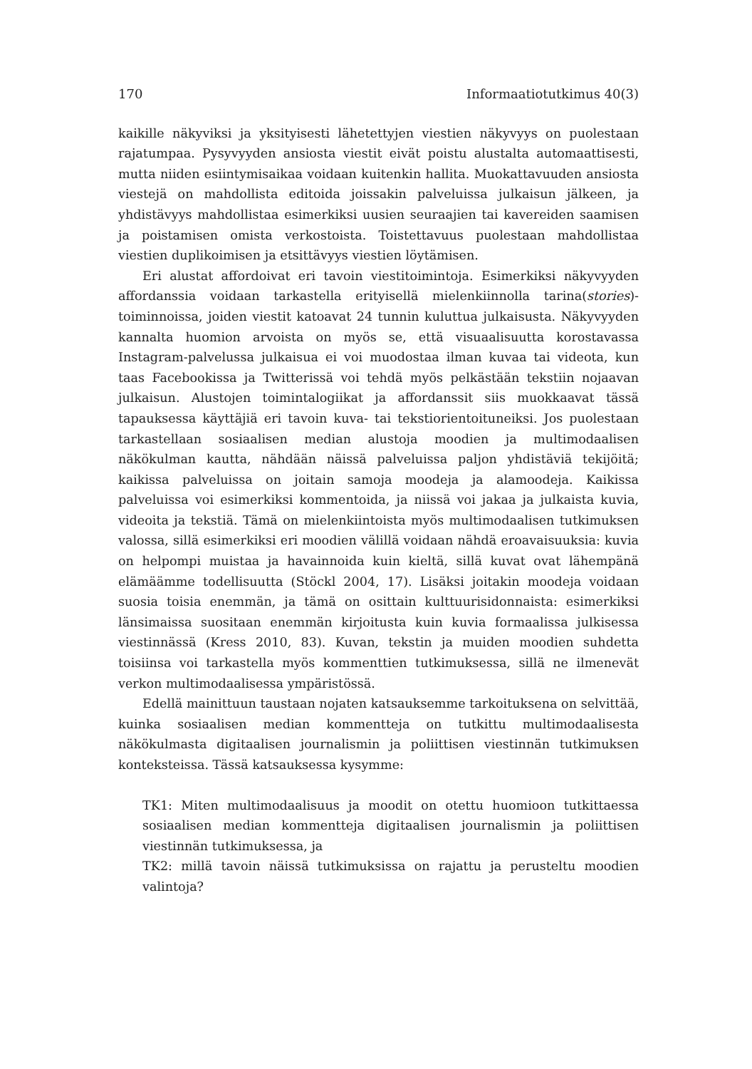170 Informaatiotutkimus 40(3)
kaikille näkyviksi ja yksityisesti lähetettyjen viestien näkyvyys on puolestaan rajatumpaa. Pysyvyyden ansiosta viestit eivät poistu alustalta automaattisesti, mutta niiden esiintymisaikaa voidaan kuitenkin hallita. Muokattavuuden ansiosta viestejä on mahdollista editoida joissakin palveluissa julkaisun jälkeen, ja yhdistävyys mahdollistaa esimerkiksi uusien seuraajien tai kavereiden saamisen ja poistamisen omista verkostoista. Toistettavuus puolestaan mahdollistaa viestien duplikoimisen ja etsittävyys viestien löytämisen.
Eri alustat affordoivat eri tavoin viestitoimintoja. Esimerkiksi näkyvyyden affordanssia voidaan tarkastella erityisellä mielenkiinnolla tarina(stories)-toiminnoissa, joiden viestit katoavat 24 tunnin kuluttua julkaisusta. Näkyvyyden kannalta huomion arvoista on myös se, että visuaalisuutta korostavassa Instagram-palvelussa julkaisua ei voi muodostaa ilman kuvaa tai videota, kun taas Facebookissa ja Twitterissä voi tehdä myös pelkästään tekstiin nojaavan julkaisun. Alustojen toimintalogiikat ja affordanssit siis muokkaavat tässä tapauksessa käyttäjiä eri tavoin kuva- tai tekstiorientoituneiksi. Jos puolestaan tarkastellaan sosiaalisen median alustoja moodien ja multimodaalisen näkökulman kautta, nähdään näissä palveluissa paljon yhdistäviä tekijöitä; kaikissa palveluissa on joitain samoja moodeja ja alamoodeja. Kaikissa palveluissa voi esimerkiksi kommentoida, ja niissä voi jakaa ja julkaista kuvia, videoita ja tekstiä. Tämä on mielenkiintoista myös multimodaalisen tutkimuksen valossa, sillä esimerkiksi eri moodien välillä voidaan nähdä eroavaisuuksia: kuvia on helpompi muistaa ja havainnoida kuin kieltä, sillä kuvat ovat lähempänä elämäämme todellisuutta (Stöckl 2004, 17). Lisäksi joitakin moodeja voidaan suosia toisia enemmän, ja tämä on osittain kulttuurisidonnaista: esimerkiksi länsimaissa suositaan enemmän kirjoitusta kuin kuvia formaalissa julkisessa viestinnässä (Kress 2010, 83). Kuvan, tekstin ja muiden moodien suhdetta toisiinsa voi tarkastella myös kommenttien tutkimuksessa, sillä ne ilmenevät verkon multimodaalisessa ympäristössä.
Edellä mainittuun taustaan nojaten katsauksemme tarkoituksena on selvittää, kuinka sosiaalisen median kommentteja on tutkittu multimodaalisesta näkökulmasta digitaalisen journalismin ja poliittisen viestinnän tutkimuksen konteksteissa. Tässä katsauksessa kysymme:
TK1: Miten multimodaalisuus ja moodit on otettu huomioon tutkittaessa sosiaalisen median kommentteja digitaalisen journalismin ja poliittisen viestinnän tutkimuksessa, ja
TK2: millä tavoin näissä tutkimuksissa on rajattu ja perusteltu moodien valintoja?